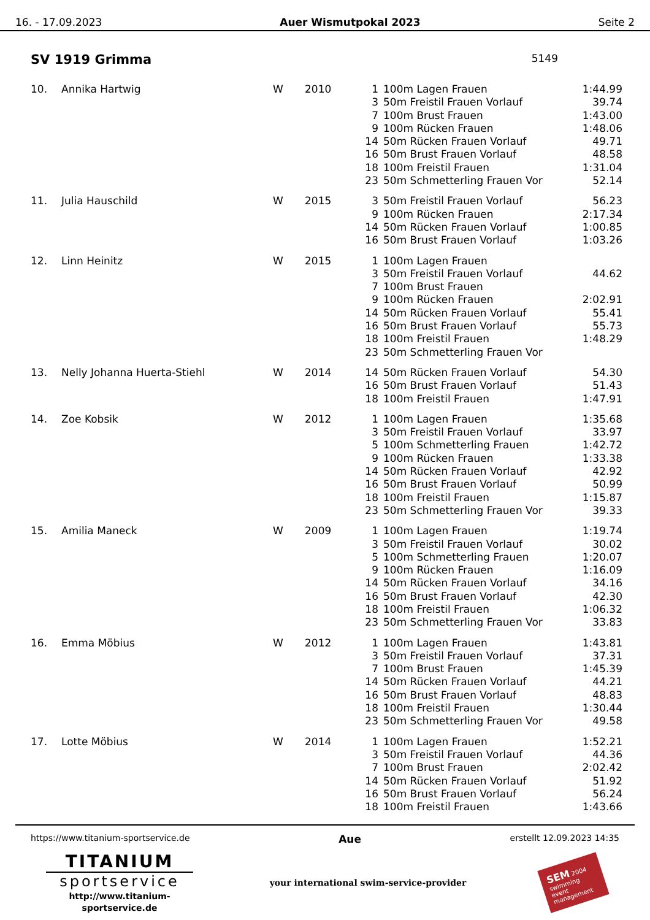16. - 17.09.2023 Auer Wismutpokal 2023 Seite 2
SV 1919 Grimma
5149
| 10. | Annika Hartwig | W | 2010 | 1 | 100m Lagen Frauen | 1:44.99 |
| | | | | 3 | 50m Freistil Frauen Vorlauf | 39.74 |
| | | | | 7 | 100m Brust Frauen | 1:43.00 |
| | | | | 9 | 100m Rücken Frauen | 1:48.06 |
| | | | | 14 | 50m Rücken Frauen Vorlauf | 49.71 |
| | | | | 16 | 50m Brust Frauen Vorlauf | 48.58 |
| | | | | 18 | 100m Freistil Frauen | 1:31.04 |
| | | | | 23 | 50m Schmetterling Frauen Vor | 52.14 |
| 11. | Julia Hauschild | W | 2015 | 3 | 50m Freistil Frauen Vorlauf | 56.23 |
| | | | | 9 | 100m Rücken Frauen | 2:17.34 |
| | | | | 14 | 50m Rücken Frauen Vorlauf | 1:00.85 |
| | | | | 16 | 50m Brust Frauen Vorlauf | 1:03.26 |
| 12. | Linn Heinitz | W | 2015 | 1 | 100m Lagen Frauen | |
| | | | | 3 | 50m Freistil Frauen Vorlauf | 44.62 |
| | | | | 7 | 100m Brust Frauen | |
| | | | | 9 | 100m Rücken Frauen | 2:02.91 |
| | | | | 14 | 50m Rücken Frauen Vorlauf | 55.41 |
| | | | | 16 | 50m Brust Frauen Vorlauf | 55.73 |
| | | | | 18 | 100m Freistil Frauen | 1:48.29 |
| | | | | 23 | 50m Schmetterling Frauen Vor | |
| 13. | Nelly Johanna Huerta-Stiehl | W | 2014 | 14 | 50m Rücken Frauen Vorlauf | 54.30 |
| | | | | 16 | 50m Brust Frauen Vorlauf | 51.43 |
| | | | | 18 | 100m Freistil Frauen | 1:47.91 |
| 14. | Zoe Kobsik | W | 2012 | 1 | 100m Lagen Frauen | 1:35.68 |
| | | | | 3 | 50m Freistil Frauen Vorlauf | 33.97 |
| | | | | 5 | 100m Schmetterling Frauen | 1:42.72 |
| | | | | 9 | 100m Rücken Frauen | 1:33.38 |
| | | | | 14 | 50m Rücken Frauen Vorlauf | 42.92 |
| | | | | 16 | 50m Brust Frauen Vorlauf | 50.99 |
| | | | | 18 | 100m Freistil Frauen | 1:15.87 |
| | | | | 23 | 50m Schmetterling Frauen Vor | 39.33 |
| 15. | Amilia Maneck | W | 2009 | 1 | 100m Lagen Frauen | 1:19.74 |
| | | | | 3 | 50m Freistil Frauen Vorlauf | 30.02 |
| | | | | 5 | 100m Schmetterling Frauen | 1:20.07 |
| | | | | 9 | 100m Rücken Frauen | 1:16.09 |
| | | | | 14 | 50m Rücken Frauen Vorlauf | 34.16 |
| | | | | 16 | 50m Brust Frauen Vorlauf | 42.30 |
| | | | | 18 | 100m Freistil Frauen | 1:06.32 |
| | | | | 23 | 50m Schmetterling Frauen Vor | 33.83 |
| 16. | Emma Möbius | W | 2012 | 1 | 100m Lagen Frauen | 1:43.81 |
| | | | | 3 | 50m Freistil Frauen Vorlauf | 37.31 |
| | | | | 7 | 100m Brust Frauen | 1:45.39 |
| | | | | 14 | 50m Rücken Frauen Vorlauf | 44.21 |
| | | | | 16 | 50m Brust Frauen Vorlauf | 48.83 |
| | | | | 18 | 100m Freistil Frauen | 1:30.44 |
| | | | | 23 | 50m Schmetterling Frauen Vor | 49.58 |
| 17. | Lotte Möbius | W | 2014 | 1 | 100m Lagen Frauen | 1:52.21 |
| | | | | 3 | 50m Freistil Frauen Vorlauf | 44.36 |
| | | | | 7 | 100m Brust Frauen | 2:02.42 |
| | | | | 14 | 50m Rücken Frauen Vorlauf | 51.92 |
| | | | | 16 | 50m Brust Frauen Vorlauf | 56.24 |
| | | | | 18 | 100m Freistil Frauen | 1:43.66 |
https://www.titanium-sportservice.de Aue erstellt 12.09.2023 14:35
TITANIUM
sportservice
http://www.titanium-sportservice.de
your international swim-service-provider
SEM 2004
swimming event management